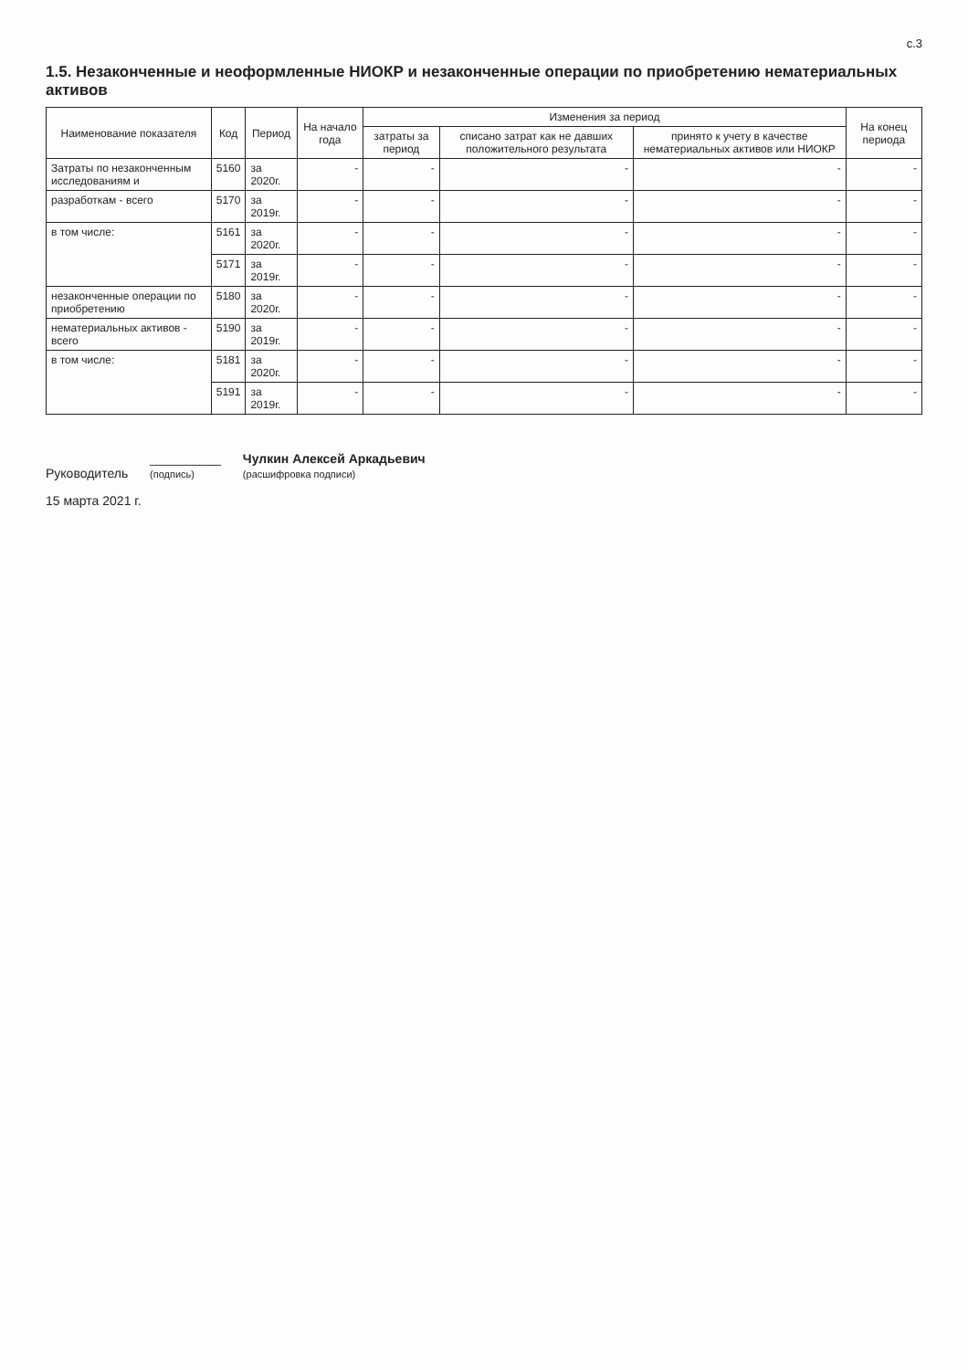с.3
1.5. Незаконченные и неоформленные НИОКР и незаконченные операции по приобретению нематериальных активов
| Наименование показателя | Код | Период | На начало года | Изменения за период | | | На конец периода |
| --- | --- | --- | --- | --- | --- | --- | --- |
| | | | | затраты за период | списано затрат как не давших положительного результата | принято к учету в качестве нематериальных активов или НИОКР | |
| Затраты по незаконченным исследованиям и | 5160 | за 2020г. | - | - | - | - | - |
| разработкам - всего | 5170 | за 2019г. | - | - | - | - | - |
| в том числе: | 5161 | за 2020г. | - | - | - | - | - |
| | 5171 | за 2019г. | - | - | - | - | - |
| незаконченные операции по приобретению | 5180 | за 2020г. | - | - | - | - | - |
| нематериальных активов - всего | 5190 | за 2019г. | - | - | - | - | - |
| в том числе: | 5181 | за 2020г. | - | - | - | - | - |
| | 5191 | за 2019г. | - | - | - | - | - |
Руководитель __________
(подпись) Чулкин Алексей Аркадьевич
(расшифровка подписи)
15 марта 2021 г.